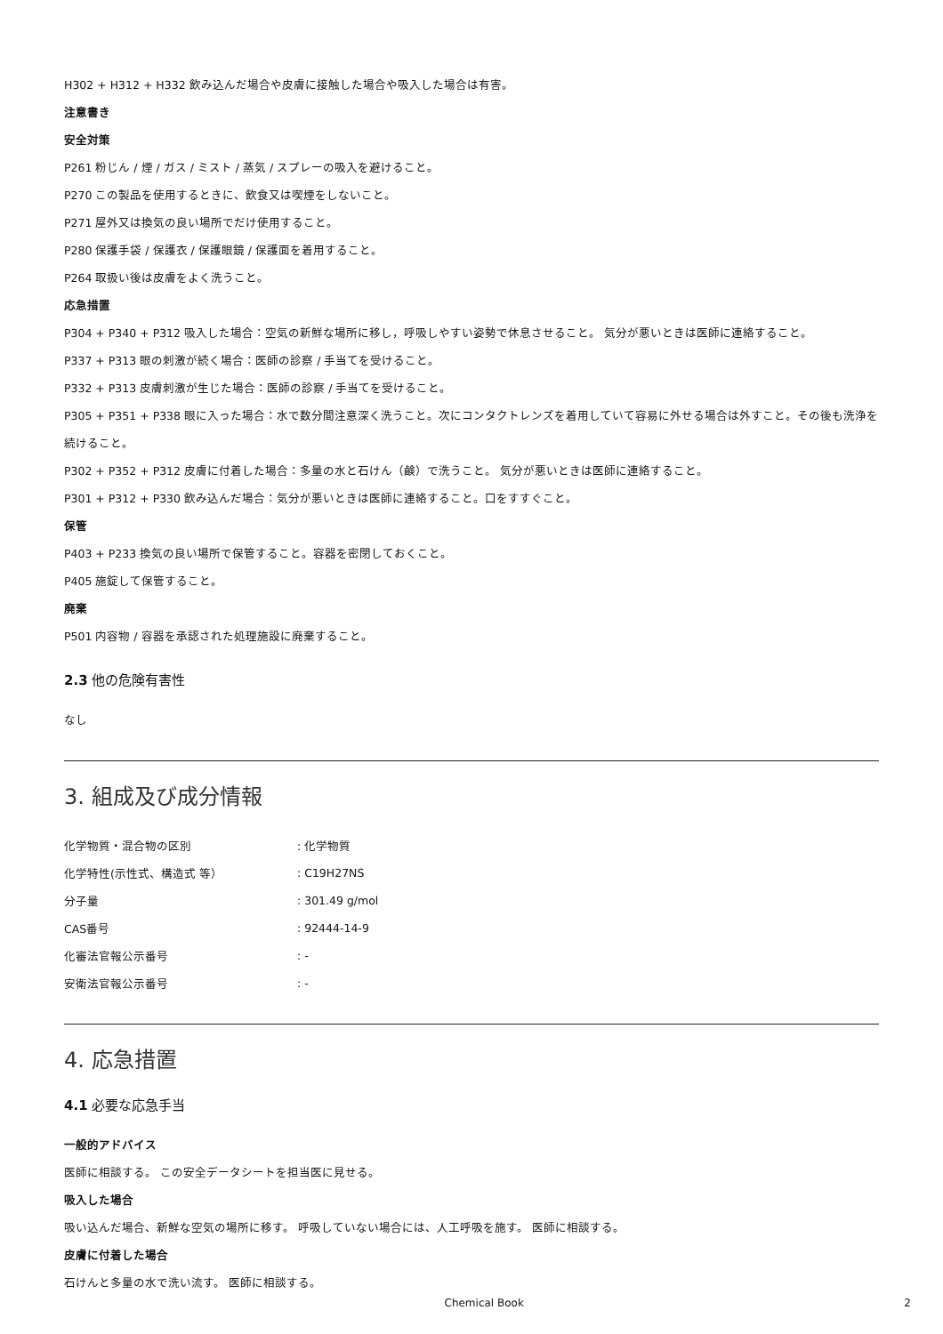H302 + H312 + H332 飲み込んだ場合や皮膚に接触した場合や吸入した場合は有害。
注意書き
安全対策
P261 粉じん / 煙 / ガス / ミスト / 蒸気 / スプレーの吸入を避けること。
P270 この製品を使用するときに、飲食又は喫煙をしないこと。
P271 屋外又は換気の良い場所でだけ使用すること。
P280 保護手袋 / 保護衣 / 保護眼鏡 / 保護面を着用すること。
P264 取扱い後は皮膚をよく洗うこと。
応急措置
P304 + P340 + P312 吸入した場合：空気の新鮮な場所に移し，呼吸しやすい姿勢で休息させること。 気分が悪いときは医師に連絡すること。
P337 + P313 眼の刺激が続く場合：医師の診察 / 手当てを受けること。
P332 + P313 皮膚刺激が生じた場合：医師の診察 / 手当てを受けること。
P305 + P351 + P338 眼に入った場合：水で数分間注意深く洗うこと。次にコンタクトレンズを着用していて容易に外せる場合は外すこと。その後も洗浄を続けること。
P302 + P352 + P312 皮膚に付着した場合：多量の水と石けん（鹸）で洗うこと。 気分が悪いときは医師に連絡すること。
P301 + P312 + P330 飲み込んだ場合：気分が悪いときは医師に連絡すること。口をすすぐこと。
保管
P403 + P233 換気の良い場所で保管すること。容器を密閉しておくこと。
P405 施錠して保管すること。
廃棄
P501 内容物 / 容器を承認された処理施設に廃棄すること。
2.3 他の危険有害性
なし
3. 組成及び成分情報
| 化学物質・混合物の区別 | : 化学物質 |
| 化学特性(示性式、構造式 等） | : C19H27NS |
| 分子量 | : 301.49 g/mol |
| CAS番号 | : 92444-14-9 |
| 化審法官報公示番号 | : - |
| 安衛法官報公示番号 | : - |
4. 応急措置
4.1 必要な応急手当
一般的アドバイス
医師に相談する。 この安全データシートを担当医に見せる。
吸入した場合
吸い込んだ場合、新鮮な空気の場所に移す。 呼吸していない場合には、人工呼吸を施す。 医師に相談する。
皮膚に付着した場合
石けんと多量の水で洗い流す。 医師に相談する。
Chemical Book 2